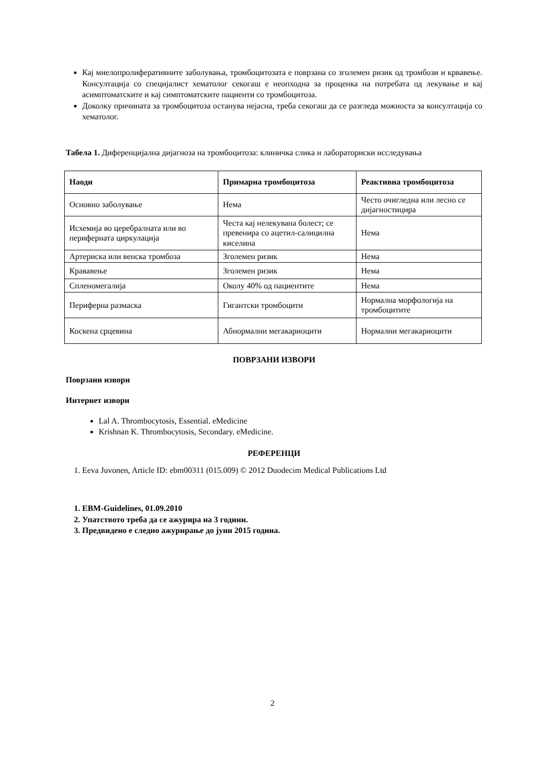Кај миелопролиферативните заболувања, тромбоцитозата е поврзана со зголемен ризик од тромбози и крвавење. Консултација со специјалист хематолог секогаш е неопходна за проценка на потребата од лекување и кај асимптоматските и кај симптоматските пациенти со тромбоцитоза.
Доколку причината за тромбоцитоза останува нејасна, треба секогаш да се разгледа можноста за консултација со хематолог.
Табела 1. Диференцијална дијагноза на тромбоцитоза: клиничка слика и лабораториски исследувања
| Наоди | Примарна тромбоцитоза | Реактивна тромбоцитоза |
| --- | --- | --- |
| Основно заболување | Нема | Често очигледна или лесно се дијагностицира |
| Исхемија во церебралната или во периферната циркулација | Честа кај нелекувана болест; се превенира со ацетил-салицилна киселина | Нема |
| Артериска или венска тромбоза | Зголемен ризик | Нема |
| Крававење | Зголемен ризик | Нема |
| Спленомегалија | Околу 40% од пациентите | Нема |
| Периферна размаска | Гигантски тромбоцити | Нормална морфологија на тромбоцитите |
| Коскена срцевина | Абнормални мегакариоцити | Нормални мегакариоцити |
ПОВРЗАНИ ИЗВОРИ
Поврзани извори
Интернет извори
Lal A. Thrombocytosis, Essential. eMedicine
Krishnan K. Thrombocytosis, Secondary. eMedicine.
РЕФЕРЕНЦИ
1. Eeva Juvonen, Article ID: ebm00311 (015.009) © 2012 Duodecim Medical Publications Ltd
1. EBM-Guidelines, 01.09.2010
2. Упатството треба да се ажурира на 3 години.
3. Предвидено е следно ажурирање до јуни 2015 година.
2